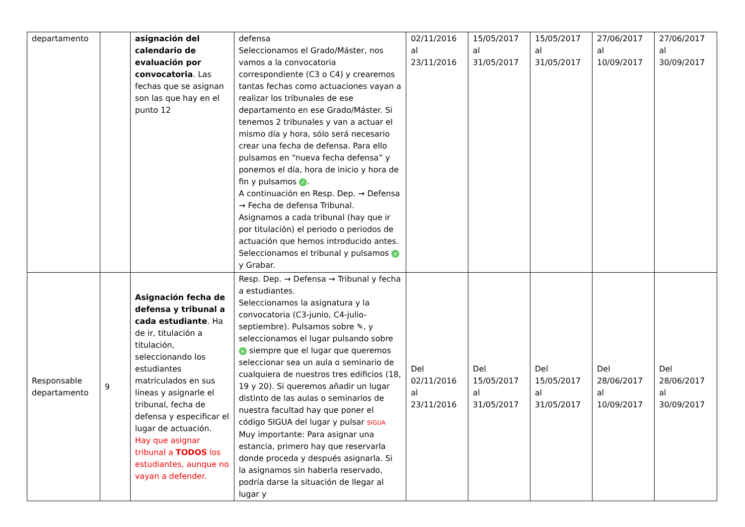| departamento | | asignación del calendario de evaluación por convocatoria . Las fechas que se asignan son las que hay en el punto 12 | defensa Seleccionamos el Grado/Máster, nos vamos a la convocatoria correspondiente (C3 o C4) y crearemos tantas fechas como actuaciones vayan a realizar los tribunales de ese departamento en ese Grado/Máster. Si tenemos 2 tribunales y van a actuar el mismo día y hora, sólo será necesario crear una fecha de defensa. Para ello pulsamos en “nueva fecha defensa” y ponemos el día, hora de inicio y hora de fin y pulsamos ✓ . A continuación en Resp. Dep. → Defensa → Fecha de defensa Tribunal. Asignamos a cada tribunal (hay que ir por titulación) el periodo o periodos de actuación que hemos introducido antes. Seleccionamos el tribunal y pulsamos + y Grabar. | 02/11/2016 al 23/11/2016 | 15/05/2017 al 31/05/2017 | 15/05/2017 al 31/05/2017 | 27/06/2017 al 10/09/2017 | 27/06/2017 al 30/09/2017 |
| Responsable departamento | 9 | Asignación fecha de defensa y tribunal a cada estudiante . Ha de ir, titulación a titulación, seleccionando los estudiantes matriculados en sus líneas y asignarle el tribunal, fecha de defensa y especificar el lugar de actuación. Hay que asignar tribunal a TODOS los estudiantes, aunque no vayan a defender. | Resp. Dep. → Defensa → Tribunal y fecha a estudiantes. Seleccionamos la asignatura y la convocatoria (C3-junio, C4-julio-septiembre). Pulsamos sobre ✎, y seleccionamos el lugar pulsando sobre + siempre que el lugar que queremos seleccionar sea un aula o seminario de cualquiera de nuestros tres edificios (18, 19 y 20). Si queremos añadir un lugar distinto de las aulas o seminarios de nuestra facultad hay que poner el código SIGUA del lugar y pulsar SIGUA Muy importante: Para asignar una estancia, primero hay que reservarla donde proceda y después asignarla. Si la asignamos sin haberla reservado, podría darse la situación de llegar al lugar y | Del 02/11/2016 al 23/11/2016 | Del 15/05/2017 al 31/05/2017 | Del 15/05/2017 al 31/05/2017 | Del 28/06/2017 al 10/09/2017 | Del 28/06/2017 al 30/09/2017 |